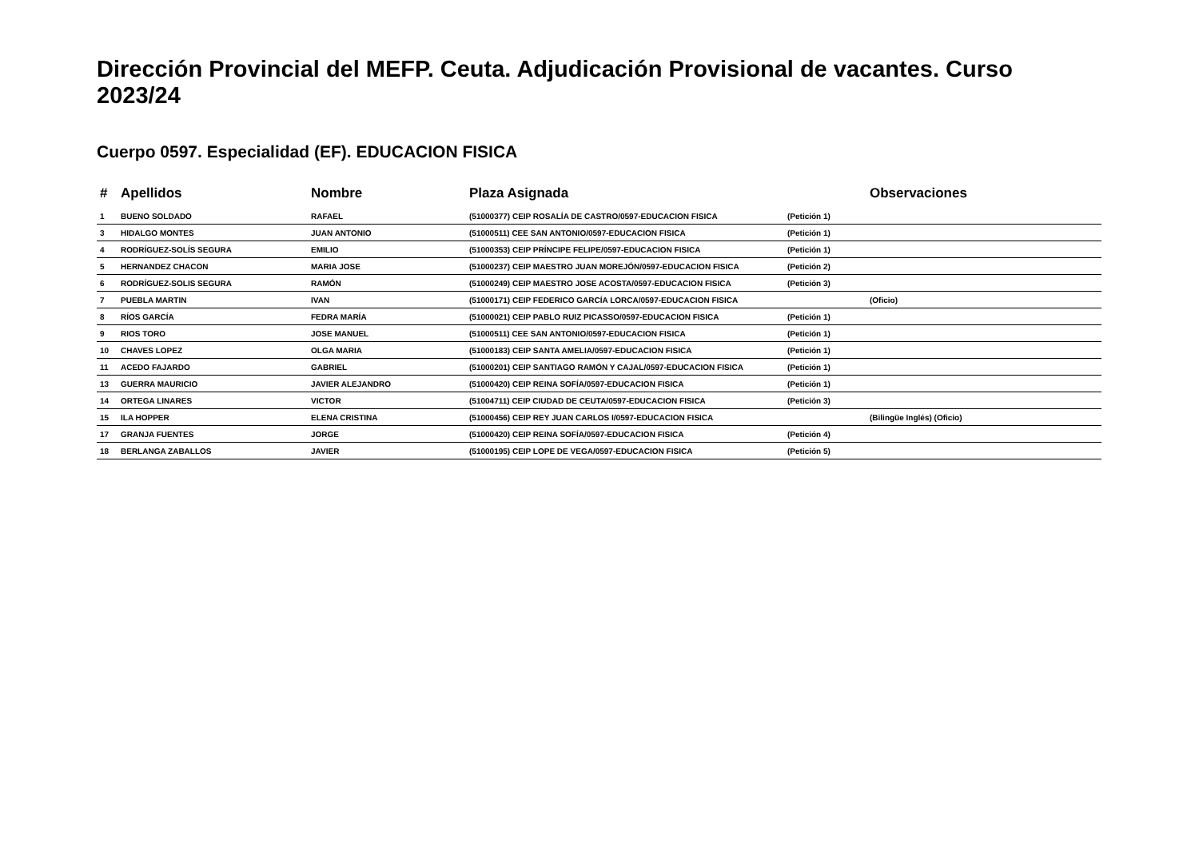Dirección Provincial del MEFP. Ceuta. Adjudicación Provisional de vacantes. Curso 2023/24
Cuerpo 0597. Especialidad (EF). EDUCACION FISICA
| # | Apellidos | Nombre | Plaza Asignada | | Observaciones |
| --- | --- | --- | --- | --- | --- |
| 1 | BUENO SOLDADO | RAFAEL | (51000377) CEIP ROSALÍA DE CASTRO/0597-EDUCACION FISICA | (Petición 1) | |
| 3 | HIDALGO MONTES | JUAN ANTONIO | (51000511) CEE SAN ANTONIO/0597-EDUCACION FISICA | (Petición 1) | |
| 4 | RODRÍGUEZ-SOLÍS SEGURA | EMILIO | (51000353) CEIP PRÍNCIPE FELIPE/0597-EDUCACION FISICA | (Petición 1) | |
| 5 | HERNANDEZ CHACON | MARIA JOSE | (51000237) CEIP MAESTRO JUAN MOREJÓN/0597-EDUCACION FISICA | (Petición 2) | |
| 6 | RODRÍGUEZ-SOLIS SEGURA | RAMÓN | (51000249) CEIP MAESTRO JOSE ACOSTA/0597-EDUCACION FISICA | (Petición 3) | |
| 7 | PUEBLA MARTIN | IVAN | (51000171) CEIP FEDERICO GARCÍA LORCA/0597-EDUCACION FISICA | | (Oficio) |
| 8 | RÍOS GARCÍA | FEDRA MARÍA | (51000021) CEIP PABLO RUIZ PICASSO/0597-EDUCACION FISICA | (Petición 1) | |
| 9 | RIOS TORO | JOSE MANUEL | (51000511) CEE SAN ANTONIO/0597-EDUCACION FISICA | (Petición 1) | |
| 10 | CHAVES LOPEZ | OLGA MARIA | (51000183) CEIP SANTA AMELIA/0597-EDUCACION FISICA | (Petición 1) | |
| 11 | ACEDO FAJARDO | GABRIEL | (51000201) CEIP SANTIAGO RAMÓN Y CAJAL/0597-EDUCACION FISICA | (Petición 1) | |
| 13 | GUERRA MAURICIO | JAVIER ALEJANDRO | (51000420) CEIP REINA SOFÍA/0597-EDUCACION FISICA | (Petición 1) | |
| 14 | ORTEGA LINARES | VICTOR | (51004711) CEIP CIUDAD DE CEUTA/0597-EDUCACION FISICA | (Petición 3) | |
| 15 | ILA HOPPER | ELENA CRISTINA | (51000456) CEIP REY JUAN CARLOS I/0597-EDUCACION FISICA | | (Bilingüe Inglés) (Oficio) |
| 17 | GRANJA FUENTES | JORGE | (51000420) CEIP REINA SOFÍA/0597-EDUCACION FISICA | (Petición 4) | |
| 18 | BERLANGA ZABALLOS | JAVIER | (51000195) CEIP LOPE DE VEGA/0597-EDUCACION FISICA | (Petición 5) | |